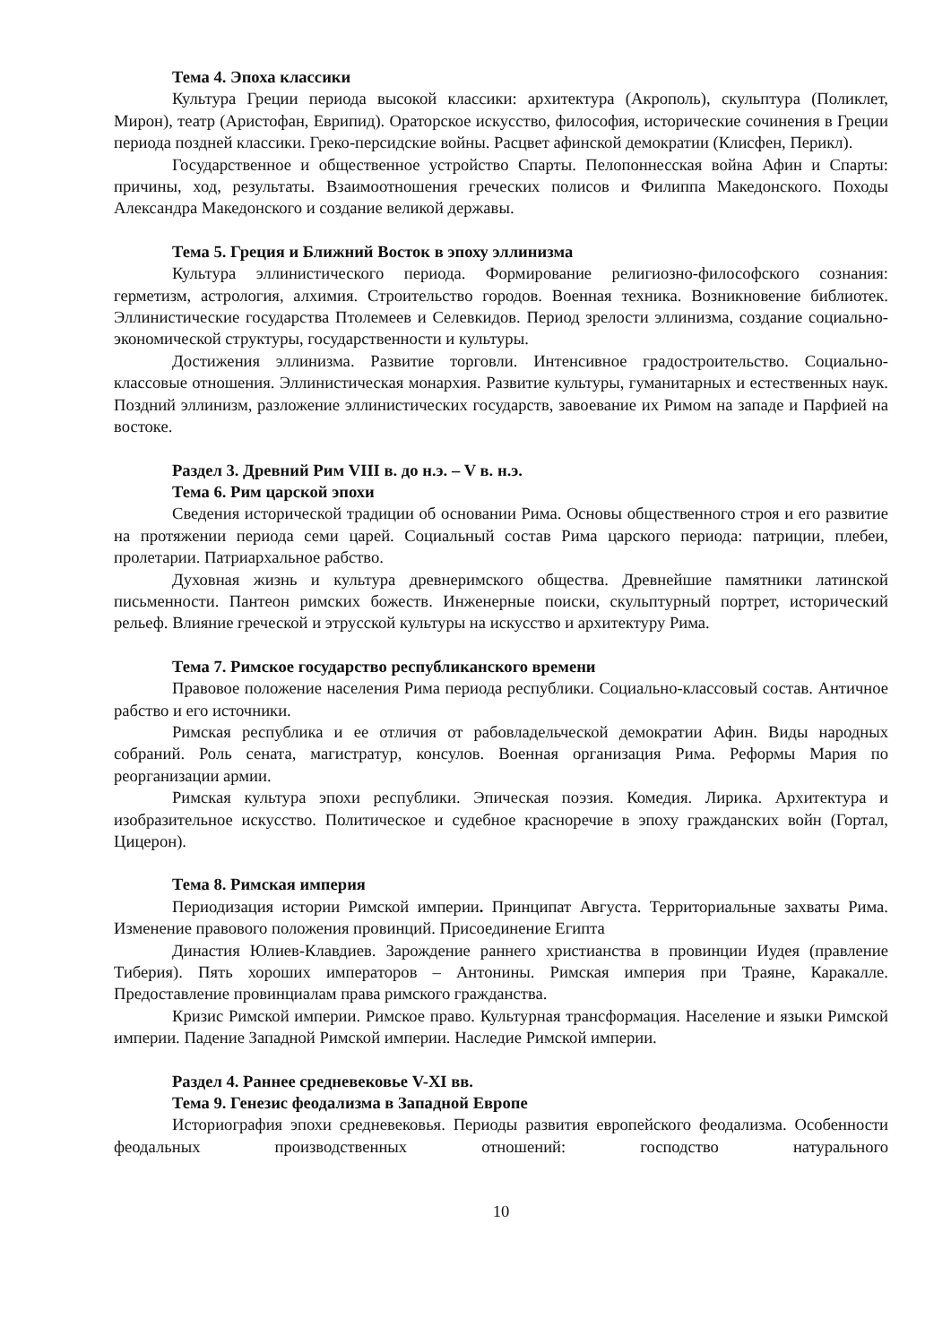Тема 4. Эпоха классики
Культура Греции периода высокой классики: архитектура (Акрополь), скульптура (Поликлет, Мирон), театр (Аристофан, Еврипид). Ораторское искусство, философия, исторические сочинения в Греции периода поздней классики. Греко-персидские войны. Расцвет афинской демократии (Клисфен, Перикл).
Государственное и общественное устройство Спарты. Пелопоннесская война Афин и Спарты: причины, ход, результаты. Взаимоотношения греческих полисов и Филиппа Македонского. Походы Александра Македонского и создание великой державы.
Тема 5. Греция и Ближний Восток в эпоху эллинизма
Культура эллинистического периода. Формирование религиозно-философского сознания: герметизм, астрология, алхимия. Строительство городов. Военная техника. Возникновение библиотек. Эллинистические государства Птолемеев и Селевкидов. Период зрелости эллинизма, создание социально-экономической структуры, государственности и культуры.
Достижения эллинизма. Развитие торговли. Интенсивное градостроительство. Социально-классовые отношения. Эллинистическая монархия. Развитие культуры, гуманитарных и естественных наук. Поздний эллинизм, разложение эллинистических государств, завоевание их Римом на западе и Парфией на востоке.
Раздел 3. Древний Рим VIII в. до н.э. – V в. н.э.
Тема 6. Рим царской эпохи
Сведения исторической традиции об основании Рима. Основы общественного строя и его развитие на протяжении периода семи царей. Социальный состав Рима царского периода: патриции, плебеи, пролетарии. Патриархальное рабство.
Духовная жизнь и культура древнеримского общества. Древнейшие памятники латинской письменности. Пантеон римских божеств. Инженерные поиски, скульптурный портрет, исторический рельеф. Влияние греческой и этрусской культуры на искусство и архитектуру Рима.
Тема 7. Римское государство республиканского времени
Правовое положение населения Рима периода республики. Социально-классовый состав. Античное рабство и его источники.
Римская республика и ее отличия от рабовладельческой демократии Афин. Виды народных собраний. Роль сената, магистратур, консулов. Военная организация Рима. Реформы Мария по реорганизации армии.
Римская культура эпохи республики. Эпическая поэзия. Комедия. Лирика. Архитектура и изобразительное искусство. Политическое и судебное красноречие в эпоху гражданских войн (Гортал, Цицерон).
Тема 8. Римская империя
Периодизация истории Римской империи. Принципат Августа. Территориальные захваты Рима. Изменение правового положения провинций. Присоединение Египта
Династия Юлиев-Клавдиев. Зарождение раннего христианства в провинции Иудея (правление Тиберия). Пять хороших императоров – Антонины. Римская империя при Траяне, Каракалле. Предоставление провинциалам права римского гражданства.
Кризис Римской империи. Римское право. Культурная трансформация. Население и языки Римской империи. Падение Западной Римской империи. Наследие Римской империи.
Раздел 4. Раннее средневековье V-XI вв.
Тема 9. Генезис феодализма в Западной Европе
Историография эпохи средневековья. Периоды развития европейского феодализма. Особенности феодальных производственных отношений: господство натурального
10